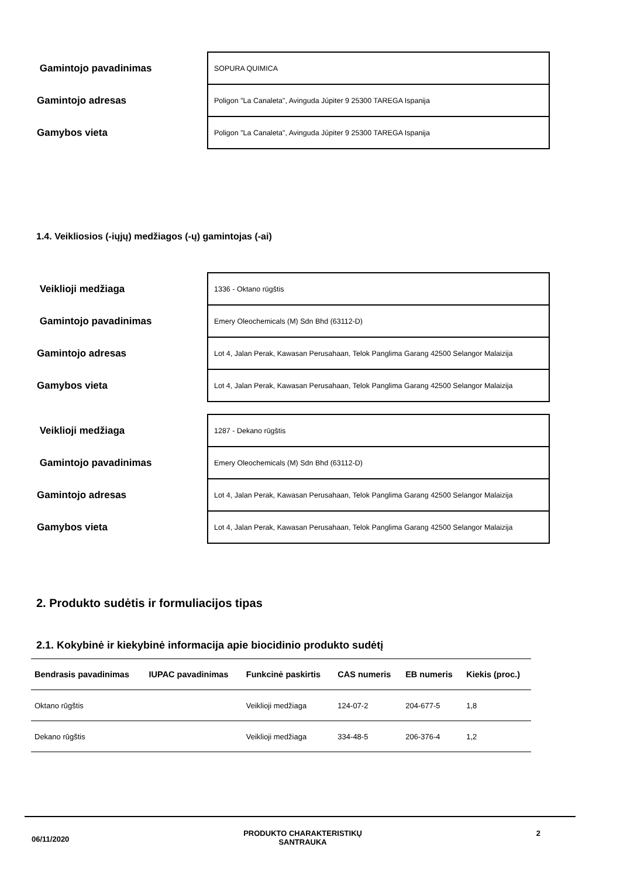| Gamintojo pavadinimas | SOPURA QUIMICA |
| Gamintojo adresas | Poligon "La Canaleta", Avinguda Júpiter 9 25300 TAREGA Ispanija |
| Gamybos vieta | Poligon "La Canaleta", Avinguda Júpiter 9 25300 TAREGA Ispanija |
1.4. Veikliosios (-iųjų) medžiagos (-ų) gamintojas (-ai)
| Veiklioji medžiaga | 1336 - Oktano rūgštis |
| Gamintojo pavadinimas | Emery Oleochemicals (M) Sdn Bhd (63112-D) |
| Gamintojo adresas | Lot 4, Jalan Perak, Kawasan Perusahaan, Telok Panglima Garang 42500 Selangor Malaizija |
| Gamybos vieta | Lot 4, Jalan Perak, Kawasan Perusahaan, Telok Panglima Garang 42500 Selangor Malaizija |
| Veiklioji medžiaga | 1287 - Dekano rūgštis |
| Gamintojo pavadinimas | Emery Oleochemicals (M) Sdn Bhd (63112-D) |
| Gamintojo adresas | Lot 4, Jalan Perak, Kawasan Perusahaan, Telok Panglima Garang 42500 Selangor Malaizija |
| Gamybos vieta | Lot 4, Jalan Perak, Kawasan Perusahaan, Telok Panglima Garang 42500 Selangor Malaizija |
2. Produkto sudėtis ir formuliacijos tipas
2.1. Kokybinė ir kiekybinė informacija apie biocidinio produkto sudėtį
| Bendrasis pavadinimas | IUPAC pavadinimas | Funkcinė paskirtis | CAS numeris | EB numeris | Kiekis (proc.) |
| --- | --- | --- | --- | --- | --- |
| Oktano rūgštis | | Veiklioji medžiaga | 124-07-2 | 204-677-5 | 1,8 |
| Dekano rūgštis | | Veiklioji medžiaga | 334-48-5 | 206-376-4 | 1,2 |
06/11/2020 PRODUKTO CHARAKTERISTIKŲ
SANTRAUKA 2